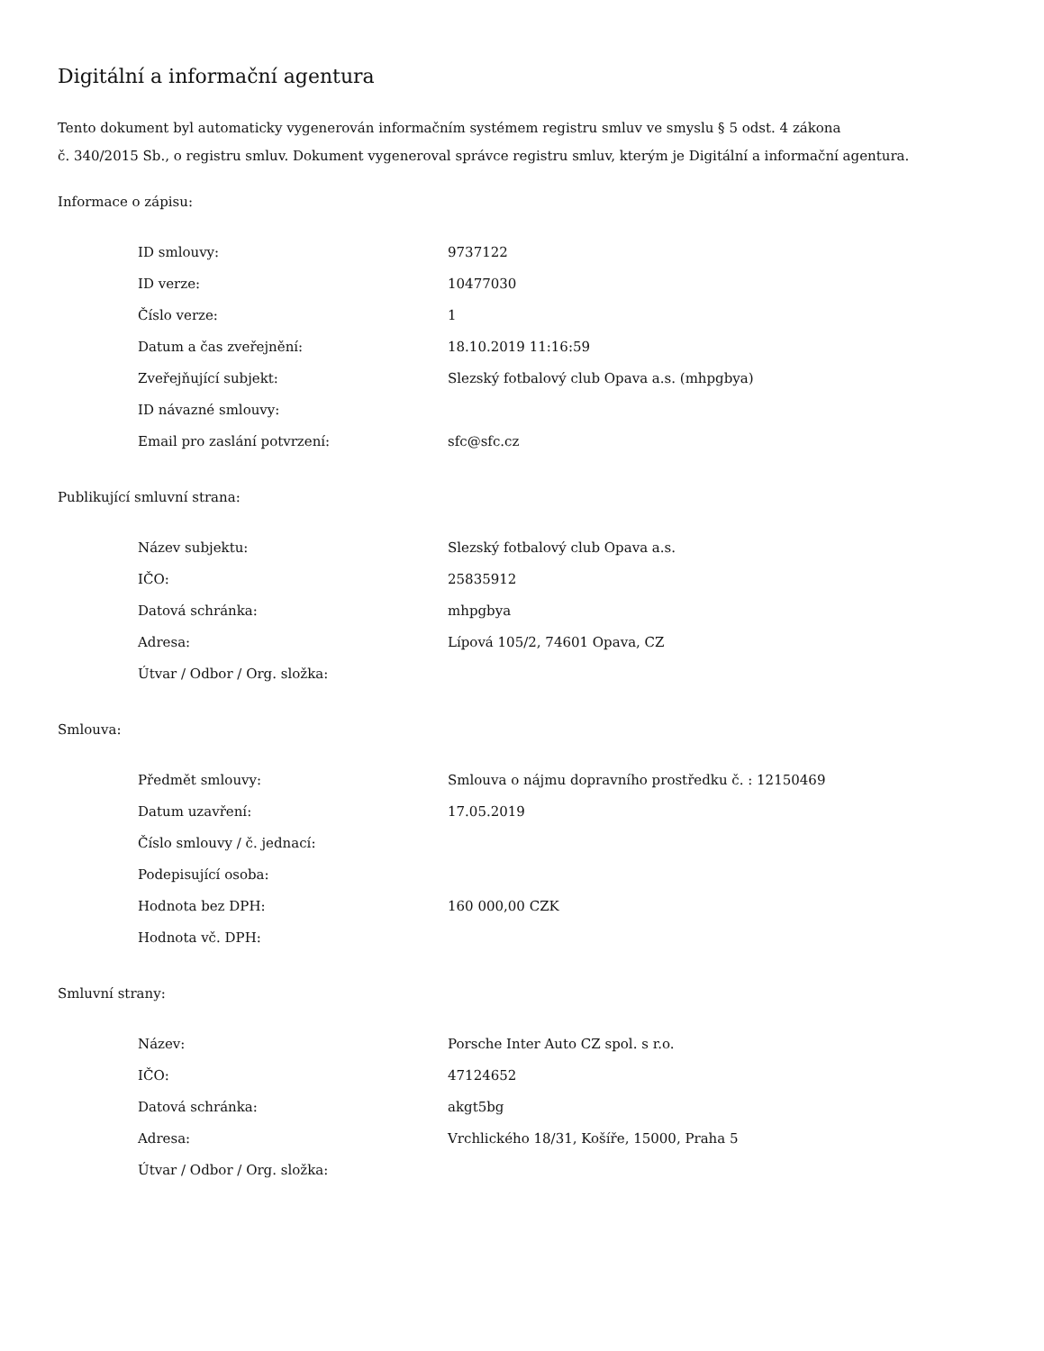Digitální a informační agentura
Tento dokument byl automaticky vygenerován informačním systémem registru smluv ve smyslu § 5 odst. 4 zákona
č. 340/2015 Sb., o registru smluv. Dokument vygeneroval správce registru smluv, kterým je Digitální a informační agentura.
Informace o zápisu:
| ID smlouvy: | 9737122 |
| ID verze: | 10477030 |
| Číslo verze: | 1 |
| Datum a čas zveřejnění: | 18.10.2019 11:16:59 |
| Zveřejňující subjekt: | Slezský fotbalový club Opava a.s. (mhpgbya) |
| ID návazné smlouvy: | |
| Email pro zaslání potvrzení: | sfc@sfc.cz |
Publikující smluvní strana:
| Název subjektu: | Slezský fotbalový club Opava a.s. |
| IČO: | 25835912 |
| Datová schránka: | mhpgbya |
| Adresa: | Lípová 105/2, 74601 Opava, CZ |
| Útvar / Odbor / Org. složka: | |
Smlouva:
| Předmět smlouvy: | Smlouva o nájmu dopravního prostředku č. : 12150469 |
| Datum uzavření: | 17.05.2019 |
| Číslo smlouvy / č. jednací: | |
| Podepisující osoba: | |
| Hodnota bez DPH: | 160 000,00 CZK |
| Hodnota vč. DPH: | |
Smluvní strany:
| Název: | Porsche Inter Auto CZ spol. s r.o. |
| IČO: | 47124652 |
| Datová schránka: | akgt5bg |
| Adresa: | Vrchlického 18/31, Košíře, 15000, Praha 5 |
| Útvar / Odbor / Org. složka: | |